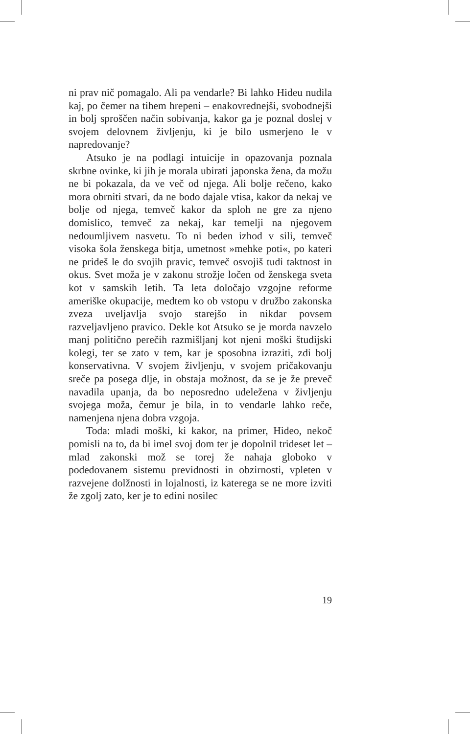ni prav nič pomagalo. Ali pa vendarle? Bi lahko Hideu nudila kaj, po čemer na tihem hrepeni – enakovrednejši, svobodnejši in bolj sproščen način sobivanja, kakor ga je poznal doslej v svojem delovnem življenju, ki je bilo usmerjeno le v napredovanje?
Atsuko je na podlagi intuicije in opazovanja poznala skrbne ovinke, ki jih je morala ubirati japonska žena, da možu ne bi pokazala, da ve več od njega. Ali bolje rečeno, kako mora obrniti stvari, da ne bodo dajale vtisa, kakor da nekaj ve bolje od njega, temveč kakor da sploh ne gre za njeno domislico, temveč za nekaj, kar temelji na njegovem nedoumljivem nasvetu. To ni beden izhod v sili, temveč visoka šola ženskega bitja, umetnost »mehke poti«, po kateri ne prideš le do svojih pravic, temveč osvojiš tudi taktnost in okus. Svet moža je v zakonu strožje ločen od ženskega sveta kot v samskih letih. Ta leta določajo vzgojne reforme ameriške okupacije, medtem ko ob vstopu v družbo zakonska zveza uveljavlja svojo starejšo in nikdar povsem razveljavljeno pravico. Dekle kot Atsuko se je morda navzelo manj politično perečih razmišljanj kot njeni moški študijski kolegi, ter se zato v tem, kar je sposobna izraziti, zdi bolj konservativna. V svojem življenju, v svojem pričakovanju sreče pa posega dlje, in obstaja možnost, da se je že preveč navadila upanja, da bo neposredno udeležena v življenju svojega moža, čemur je bila, in to vendarle lahko reče, namenjena njena dobra vzgoja.
Toda: mladi moški, ki kakor, na primer, Hideo, nekoč pomisli na to, da bi imel svoj dom ter je dopolnil trideset let – mlad zakonski mož se torej že nahaja globoko v podedovanem sistemu previdnosti in obzirnosti, vpleten v razvejene dolžnosti in lojalnosti, iz katerega se ne more izviti že zgolj zato, ker je to edini nosilec
19